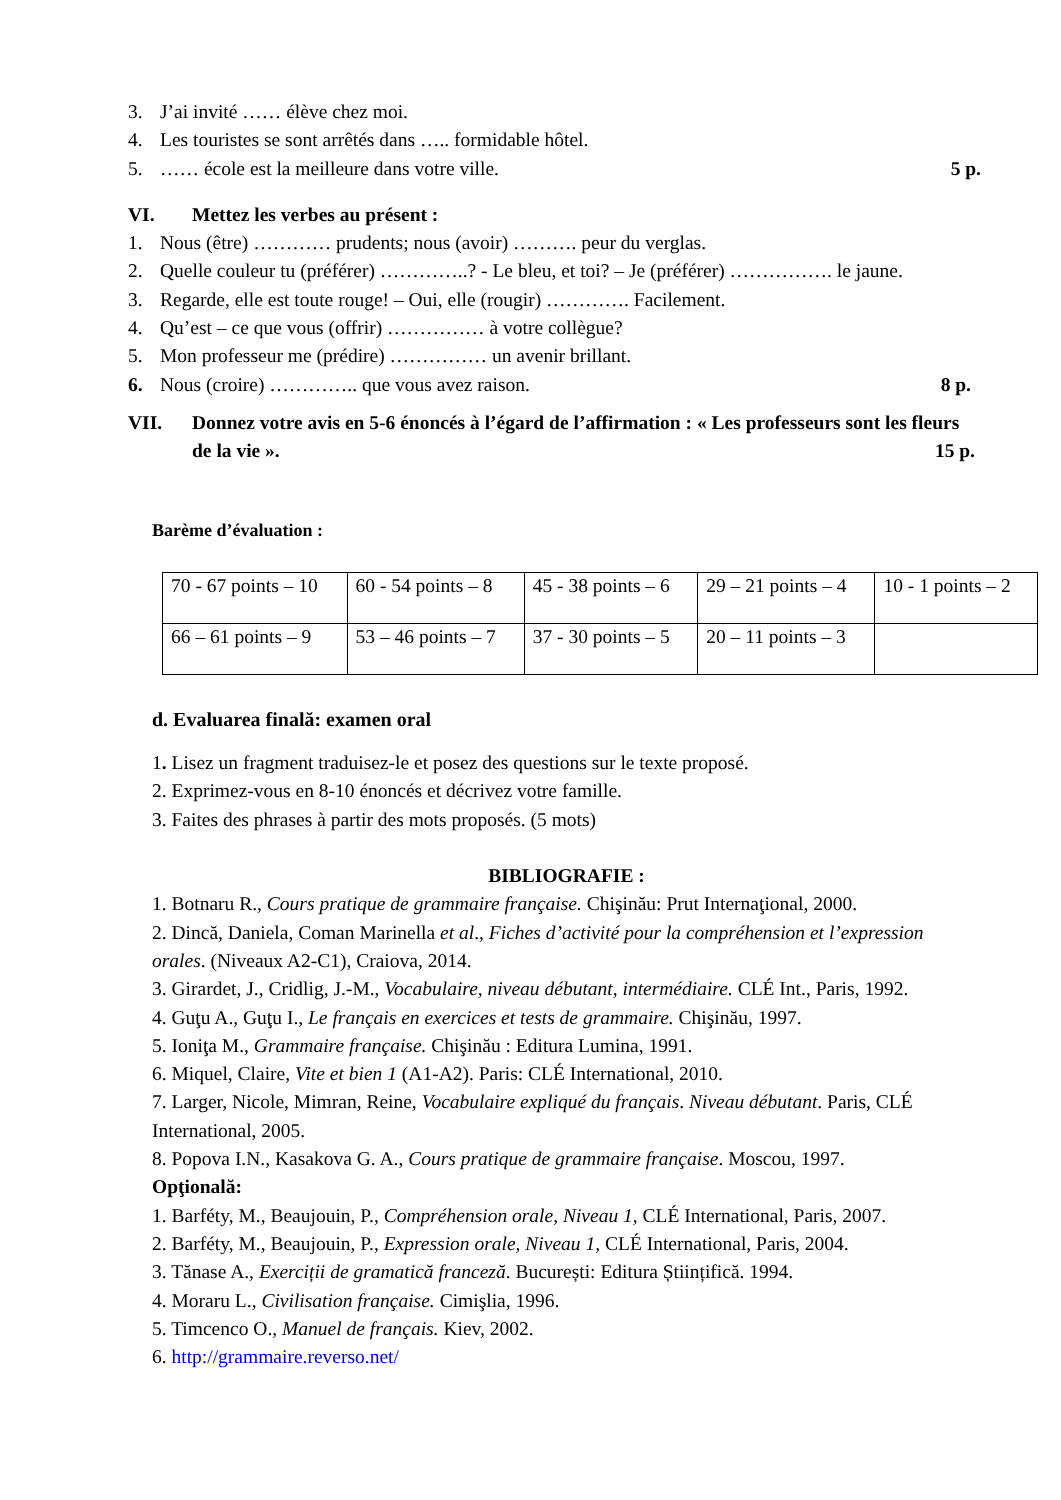3. J’ai invité …… élève chez moi.
4. Les touristes se sont arrêtés dans ….. formidable hôtel.
5. …… école est la meilleure dans votre ville. 5 p.
VI. Mettez les verbes au présent :
1. Nous (être) ………… prudents; nous (avoir) ………. peur du verglas.
2. Quelle couleur tu (préférer) …………..? - Le bleu, et toi? – Je (préférer) ……………. le jaune.
3. Regarde, elle est toute rouge! – Oui, elle (rougir) …………. Facilement.
4. Qu’est – ce que vous (offrir) …………… à votre collègue?
5. Mon professeur me (prédire) …………… un avenir brillant.
6. Nous (croire) ………….. que vous avez raison. 8 p.
VII. Donnez votre avis en 5-6 énoncés à l’égard de l’affirmation : « Les professeurs sont les fleurs de la vie ». 15 p.
Barème d’évaluation :
| 70 - 67 points – 10 | 60 - 54 points – 8 | 45 - 38 points – 6 | 29 – 21 points – 4 | 10 - 1 points – 2 |
| 66 – 61 points – 9 | 53 – 46 points – 7 | 37 - 30 points – 5 | 20 – 11 points – 3 | |
d. Evaluarea finală: examen oral
1. Lisez un fragment traduisez-le et posez des questions sur le texte proposé.
2. Exprimez-vous en 8-10 énoncés et décrivez votre famille.
3. Faites des phrases à partir des mots proposés. (5 mots)
BIBLIOGRAFIE :
1. Botnaru R., Cours pratique de grammaire française. Chişinău: Prut Internaţional, 2000.
2. Dincă, Daniela, Coman Marinella et al., Fiches d’activité pour la compréhension et l’expression orales. (Niveaux A2-C1), Craiova, 2014.
3. Girardet, J., Cridlig, J.-M., Vocabulaire, niveau débutant, intermédiaire. CLÉ Int., Paris, 1992.
4. Guţu A., Guţu I., Le français en exercices et tests de grammaire. Chişinău, 1997.
5. Ioniţa M., Grammaire française. Chişinău : Editura Lumina, 1991.
6. Miquel, Claire, Vite et bien 1 (A1-A2). Paris: CLÉ International, 2010.
7. Larger, Nicole, Mimran, Reine, Vocabulaire expliqué du français. Niveau débutant. Paris, CLÉ International, 2005.
8. Popova I.N., Kasakova G. A., Cours pratique de grammaire française. Moscou, 1997.
Opţională:
1. Barféty, M., Beaujouin, P., Compréhension orale, Niveau 1, CLÉ International, Paris, 2007.
2. Barféty, M., Beaujouin, P., Expression orale, Niveau 1, CLÉ International, Paris, 2004.
3. Tănase A., Exerciții de gramatică franceză. București: Editura Științifică. 1994.
4. Moraru L., Civilisation française. Cimişlia, 1996.
5. Timcenco O., Manuel de français. Kiev, 2002.
6. http://grammaire.reverso.net/